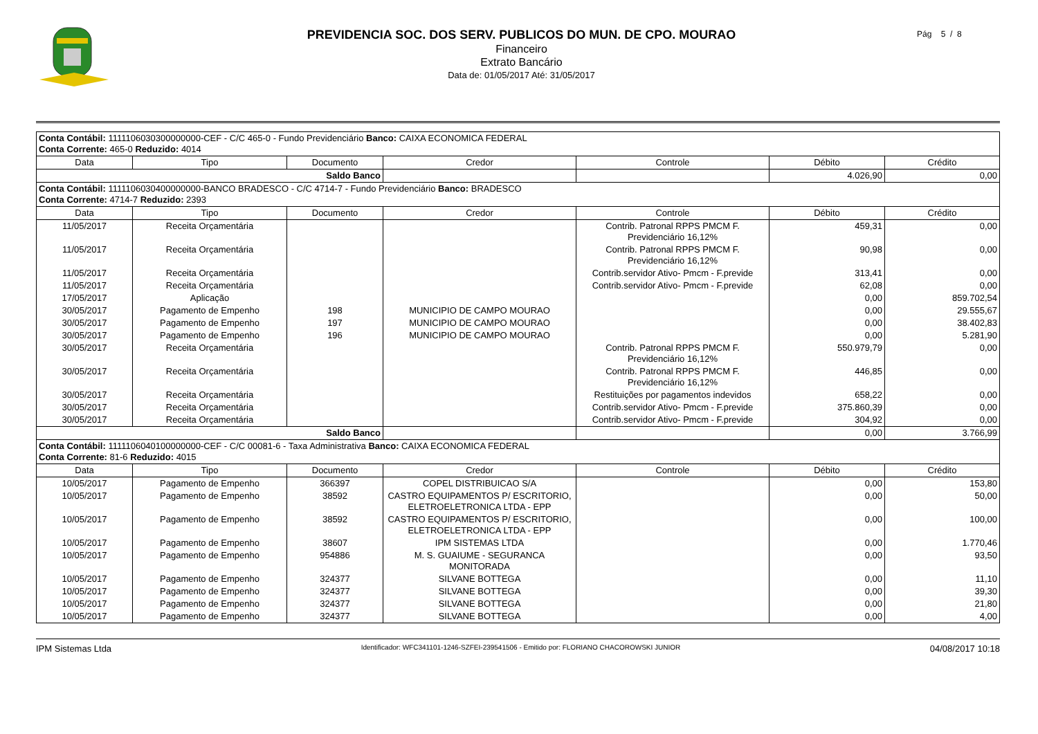PREVIDENCIA SOC. DOS SERV. PUBLICOS DO MUN. DE CPO. MOURAO
Financeiro
Extrato Bancário
Data de: 01/05/2017 Até: 31/05/2017
Pág 5 / 8
| Conta Contábil: 1111106030300000000-CEF - C/C 465-0 - Fundo Previdenciário Banco: CAIXA ECONOMICA FEDERAL Conta Corrente: 465-0 Reduzido: 4014 | | | | | | |
| Data | Tipo | Documento | Credor | Controle | Débito | Crédito |
| Saldo Banco | | | | | 4.026,90 | 0,00 |
| Conta Contábil: 1111106030400000000-BANCO BRADESCO - C/C 4714-7 - Fundo Previdenciário Banco: BRADESCO Conta Corrente: 4714-7 Reduzido: 2393 | | | | | | |
| Data | Tipo | Documento | Credor | Controle | Débito | Crédito |
| 11/05/2017 | Receita Orçamentária | | | Contrib. Patronal RPPS PMCM F. Previdenciário 16,12% | 459,31 | 0,00 |
| 11/05/2017 | Receita Orçamentária | | | Contrib. Patronal RPPS PMCM F. Previdenciário 16,12% | 90,98 | 0,00 |
| 11/05/2017 | Receita Orçamentária | | | Contrib.servidor Ativo- Pmcm - F.previde | 313,41 | 0,00 |
| 11/05/2017 | Receita Orçamentária | | | Contrib.servidor Ativo- Pmcm - F.previde | 62,08 | 0,00 |
| 17/05/2017 | Aplicação | | | | 0,00 | 859.702,54 |
| 30/05/2017 | Pagamento de Empenho | 198 | MUNICIPIO DE CAMPO MOURAO | | 0,00 | 29.555,67 |
| 30/05/2017 | Pagamento de Empenho | 197 | MUNICIPIO DE CAMPO MOURAO | | 0,00 | 38.402,83 |
| 30/05/2017 | Pagamento de Empenho | 196 | MUNICIPIO DE CAMPO MOURAO | | 0,00 | 5.281,90 |
| 30/05/2017 | Receita Orçamentária | | | Contrib. Patronal RPPS PMCM F. Previdenciário 16,12% | 550.979,79 | 0,00 |
| 30/05/2017 | Receita Orçamentária | | | Contrib. Patronal RPPS PMCM F. Previdenciário 16,12% | 446,85 | 0,00 |
| 30/05/2017 | Receita Orçamentária | | | Restituições por pagamentos indevidos | 658,22 | 0,00 |
| 30/05/2017 | Receita Orçamentária | | | Contrib.servidor Ativo- Pmcm - F.previde | 375.860,39 | 0,00 |
| 30/05/2017 | Receita Orçamentária | | | Contrib.servidor Ativo- Pmcm - F.previde | 304,92 | 0,00 |
| Saldo Banco | | | | | 0,00 | 3.766,99 |
| Conta Contábil: 1111106040100000000-CEF - C/C 00081-6 - Taxa Administrativa Banco: CAIXA ECONOMICA FEDERAL Conta Corrente: 81-6 Reduzido: 4015 | | | | | | |
| Data | Tipo | Documento | Credor | Controle | Débito | Crédito |
| 10/05/2017 | Pagamento de Empenho | 366397 | COPEL DISTRIBUICAO S/A | | 0,00 | 153,80 |
| 10/05/2017 | Pagamento de Empenho | 38592 | CASTRO EQUIPAMENTOS P/ ESCRITORIO, ELETROELETRONICA LTDA - EPP | | 0,00 | 50,00 |
| 10/05/2017 | Pagamento de Empenho | 38592 | CASTRO EQUIPAMENTOS P/ ESCRITORIO, ELETROELETRONICA LTDA - EPP | | 0,00 | 100,00 |
| 10/05/2017 | Pagamento de Empenho | 38607 | IPM SISTEMAS LTDA | | 0,00 | 1.770,46 |
| 10/05/2017 | Pagamento de Empenho | 954886 | M. S. GUAIUME - SEGURANCA MONITORADA | | 0,00 | 93,50 |
| 10/05/2017 | Pagamento de Empenho | 324377 | SILVANE BOTTEGA | | 0,00 | 11,10 |
| 10/05/2017 | Pagamento de Empenho | 324377 | SILVANE BOTTEGA | | 0,00 | 39,30 |
| 10/05/2017 | Pagamento de Empenho | 324377 | SILVANE BOTTEGA | | 0,00 | 21,80 |
| 10/05/2017 | Pagamento de Empenho | 324377 | SILVANE BOTTEGA | | 0,00 | 4,00 |
IPM Sistemas Ltda Identificador: WFC341101-1246-SZFEI-239541506 - Emitido por: FLORIANO CHACOROWSKI JUNIOR 04/08/2017 10:18